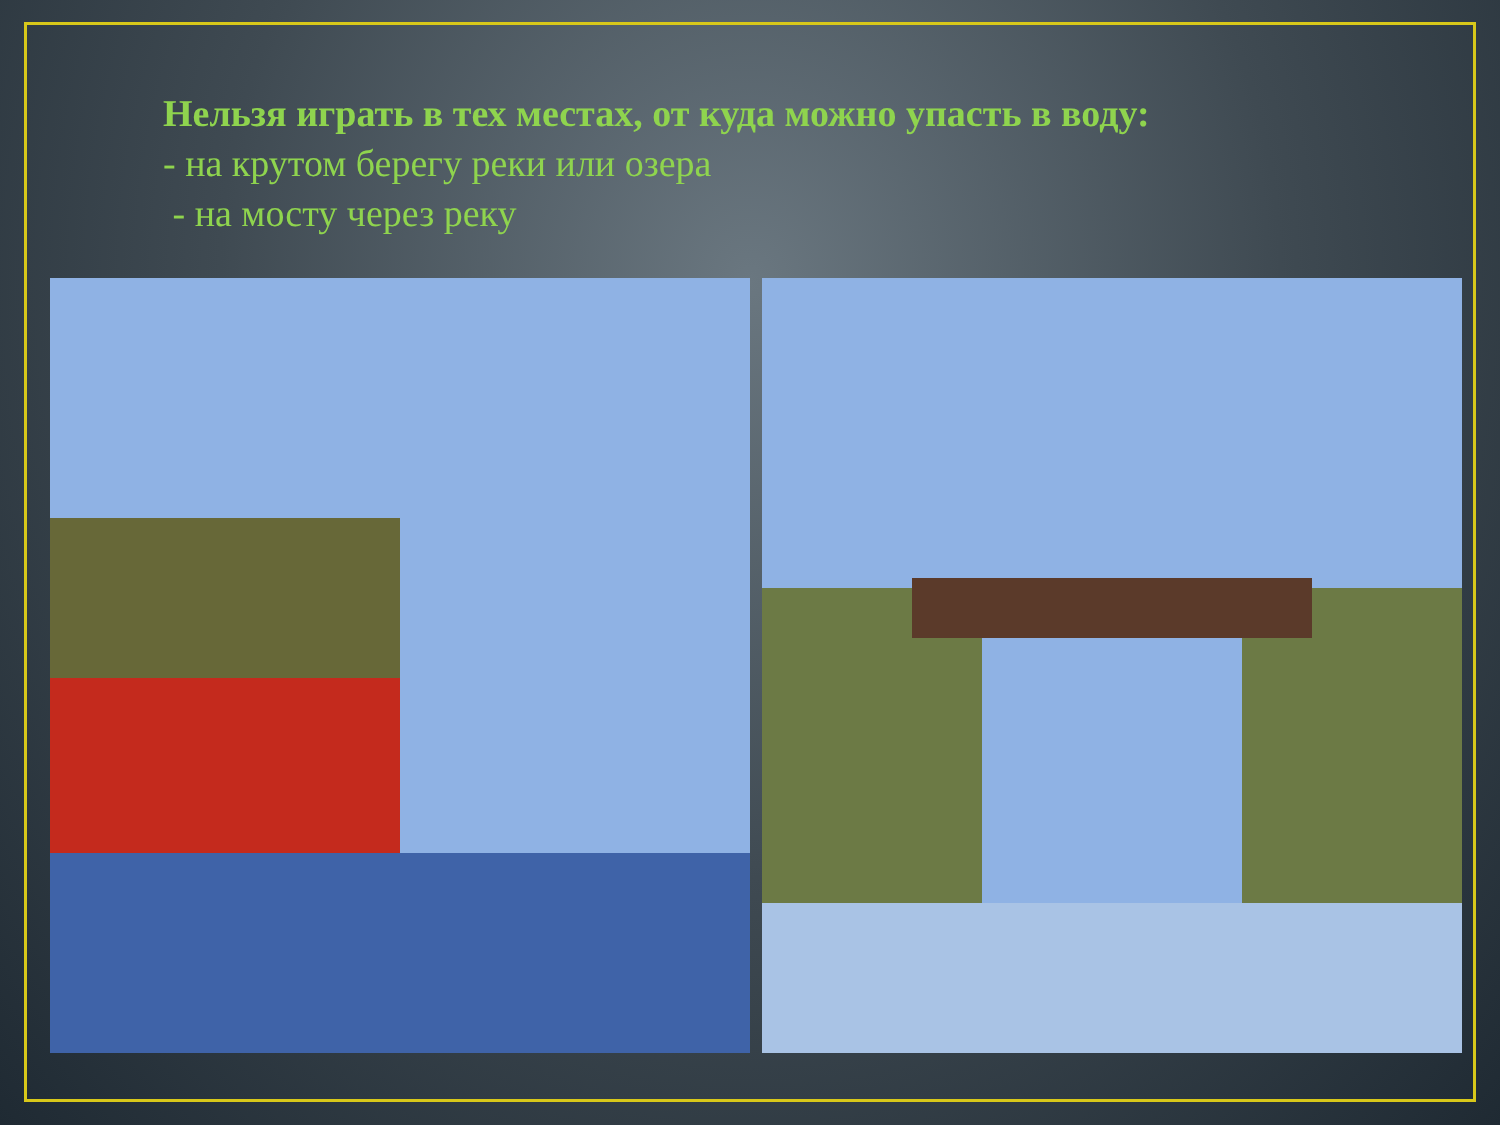Нельзя играть в тех местах, от куда можно упасть в воду:
- на крутом берегу реки или озера
- на мосту через реку